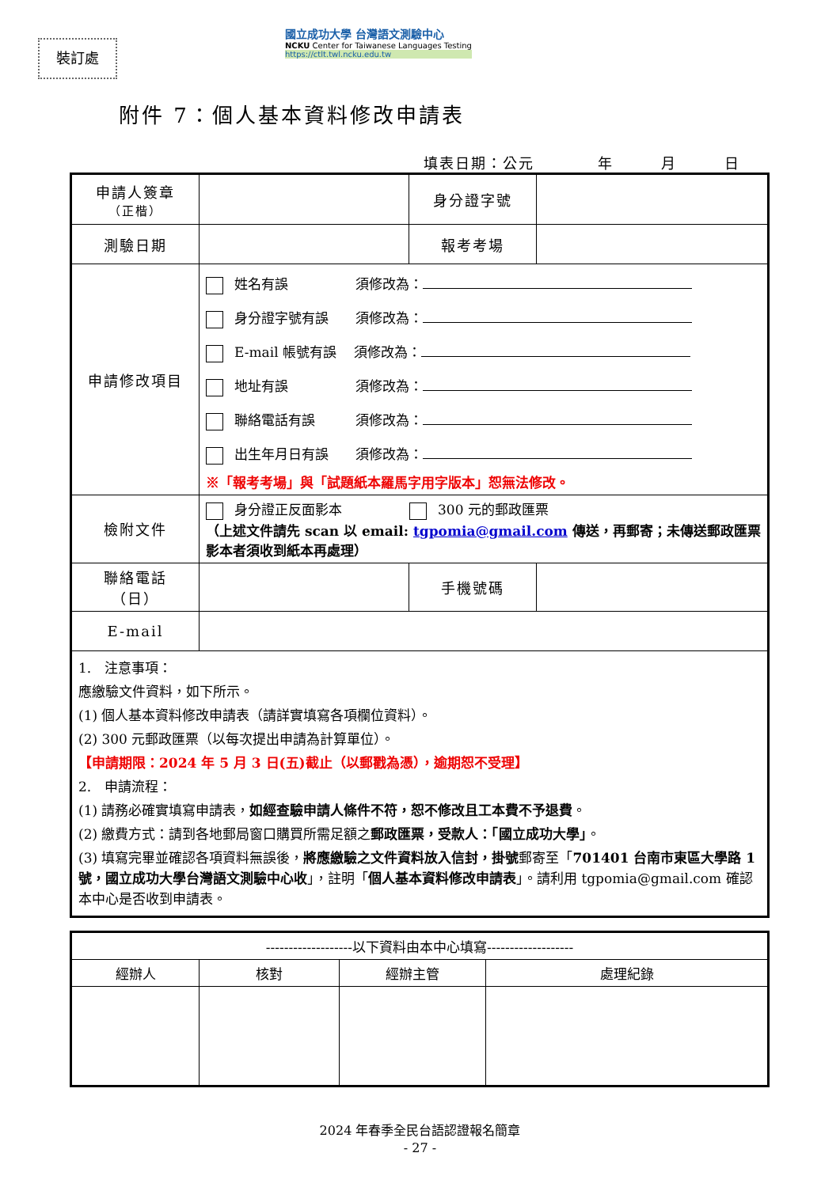裝訂處
國立成功大學 台灣語文測驗中心
NCKU Center for Taiwanese Languages Testing
https://ctlt.twl.ncku.edu.tw
附件 7：個人基本資料修改申請表
填表日期：公元　　　　年　　　月　　　日
| 申請人簽章 （正楷） | | 身分證字號 | |
| 測驗日期 | | 報考考場 | |
| 申請修改項目 | 姓名有誤 須修改為： 身分證字號有誤 須修改為： E-mail 帳號有誤 須修改為： 地址有誤 須修改為： 聯絡電話有誤 須修改為： 出生年月日有誤 須修改為： ※「報考考場」與「試題紙本羅馬字用字版本」恕無法修改。 | | |
| 檢附文件 | 身分證正反面影本 300 元的郵政匯票 （上述文件請先 scan 以 email: tgpomia@gmail.com 傳送，再郵寄；未傳送郵政匯票影本者須收到紙本再處理） | | |
| 聯絡電話 （日） | | 手機號碼 | |
| E-mail | | | |
| 1. 注意事項： 應繳驗文件資料，如下所示。 (1) 個人基本資料修改申請表（請詳實填寫各項欄位資料）。 (2) 300 元郵政匯票（以每次提出申請為計算單位）。 【申請期限：2024 年 5 月 3 日(五)截止（以郵戳為憑），逾期恕不受理】 2. 申請流程： (1) 請務必確實填寫申請表， 如經查驗申請人條件不符，恕不修改且工本費不予退費 。 (2) 繳費方式：請到各地郵局窗口購買所需足額之 郵政匯票，受款人：「國立成功大學」 。 (3) 填寫完畢並確認各項資料無誤後， 將應繳驗之文件資料放入信封，掛號 郵寄至「 701401 台南市東區大學路 1 號，國立成功大學台灣語文測驗中心收 」，註明「 個人基本資料修改申請表 」。請利用 tgpomia@gmail.com 確認本中心是否收到申請表。 | | | |
| -------------------以下資料由本中心填寫------------------- | | | |
| 經辦人 | 核對 | 經辦主管 | 處理紀錄 |
2024 年春季全民台語認證報名簡章
- 27 -